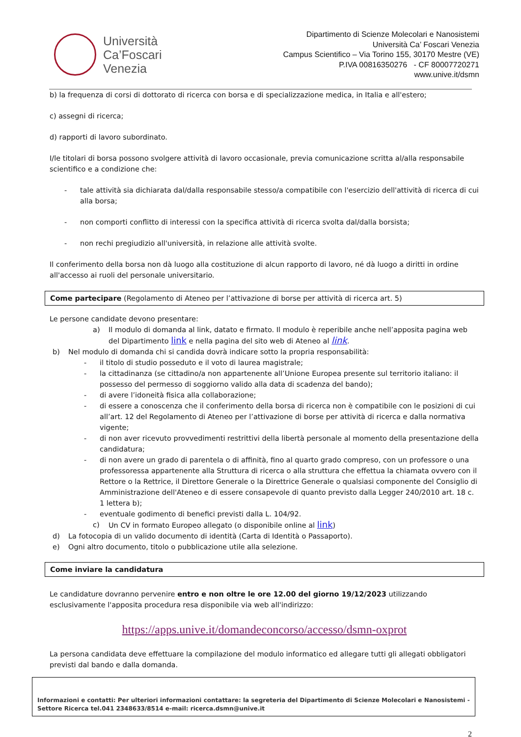Università
Ca’Foscari
Venezia
Dipartimento di Scienze Molecolari e Nanosistemi
Università Ca’ Foscari Venezia
Campus Scientifico – Via Torino 155, 30170 Mestre (VE)
P.IVA 00816350276 - CF 80007720271
www.unive.it/dsmn
b) la frequenza di corsi di dottorato di ricerca con borsa e di specializzazione medica, in Italia e all'estero;
c) assegni di ricerca;
d) rapporti di lavoro subordinato.
I/le titolari di borsa possono svolgere attività di lavoro occasionale, previa comunicazione scritta al/alla responsabile scientifico e a condizione che:
- tale attività sia dichiarata dal/dalla responsabile stesso/a compatibile con l'esercizio dell'attività di ricerca di cui alla borsa;
- non comporti conflitto di interessi con la specifica attività di ricerca svolta dal/dalla borsista;
- non rechi pregiudizio all'università, in relazione alle attività svolte.
Il conferimento della borsa non dà luogo alla costituzione di alcun rapporto di lavoro, né dà luogo a diritti in ordine all'accesso ai ruoli del personale universitario.
Come partecipare (Regolamento di Ateneo per l’attivazione di borse per attività di ricerca art. 5)
Le persone candidate devono presentare:
a) Il modulo di domanda al link, datato e firmato. Il modulo è reperibile anche nell’apposita pagina web del Dipartimento link e nella pagina del sito web di Ateneo al link.
b) Nel modulo di domanda chi si candida dovrà indicare sotto la propria responsabilità:
- il titolo di studio posseduto e il voto di laurea magistrale;
- la cittadinanza (se cittadino/a non appartenente all’Unione Europea presente sul territorio italiano: il possesso del permesso di soggiorno valido alla data di scadenza del bando);
- di avere l’idoneità fisica alla collaborazione;
- di essere a conoscenza che il conferimento della borsa di ricerca non è compatibile con le posizioni di cui all’art. 12 del Regolamento di Ateneo per l’attivazione di borse per attività di ricerca e dalla normativa vigente;
- di non aver ricevuto provvedimenti restrittivi della libertà personale al momento della presentazione della candidatura;
- di non avere un grado di parentela o di affinità, fino al quarto grado compreso, con un professore o una professoressa appartenente alla Struttura di ricerca o alla struttura che effettua la chiamata ovvero con il Rettore o la Rettrice, il Direttore Generale o la Direttrice Generale o qualsiasi componente del Consiglio di Amministrazione dell'Ateneo e di essere consapevole di quanto previsto dalla Legger 240/2010 art. 18 c. 1 lettera b);
- eventuale godimento di benefici previsti dalla L. 104/92.
c) Un CV in formato Europeo allegato (o disponibile online al link)
d) La fotocopia di un valido documento di identità (Carta di Identità o Passaporto).
e) Ogni altro documento, titolo o pubblicazione utile alla selezione.
Come inviare la candidatura
Le candidature dovranno pervenire entro e non oltre le ore 12.00 del giorno 19/12/2023 utilizzando esclusivamente l'apposita procedura resa disponibile via web all'indirizzo:
https://apps.unive.it/domandeconcorso/accesso/dsmn-oxprot
La persona candidata deve effettuare la compilazione del modulo informatico ed allegare tutti gli allegati obbligatori previsti dal bando e dalla domanda.
Informazioni e contatti: Per ulteriori informazioni contattare: la segreteria del Dipartimento di Scienze Molecolari e Nanosistemi - Settore Ricerca tel.041 2348633/8514 e-mail: ricerca.dsmn@unive.it
2